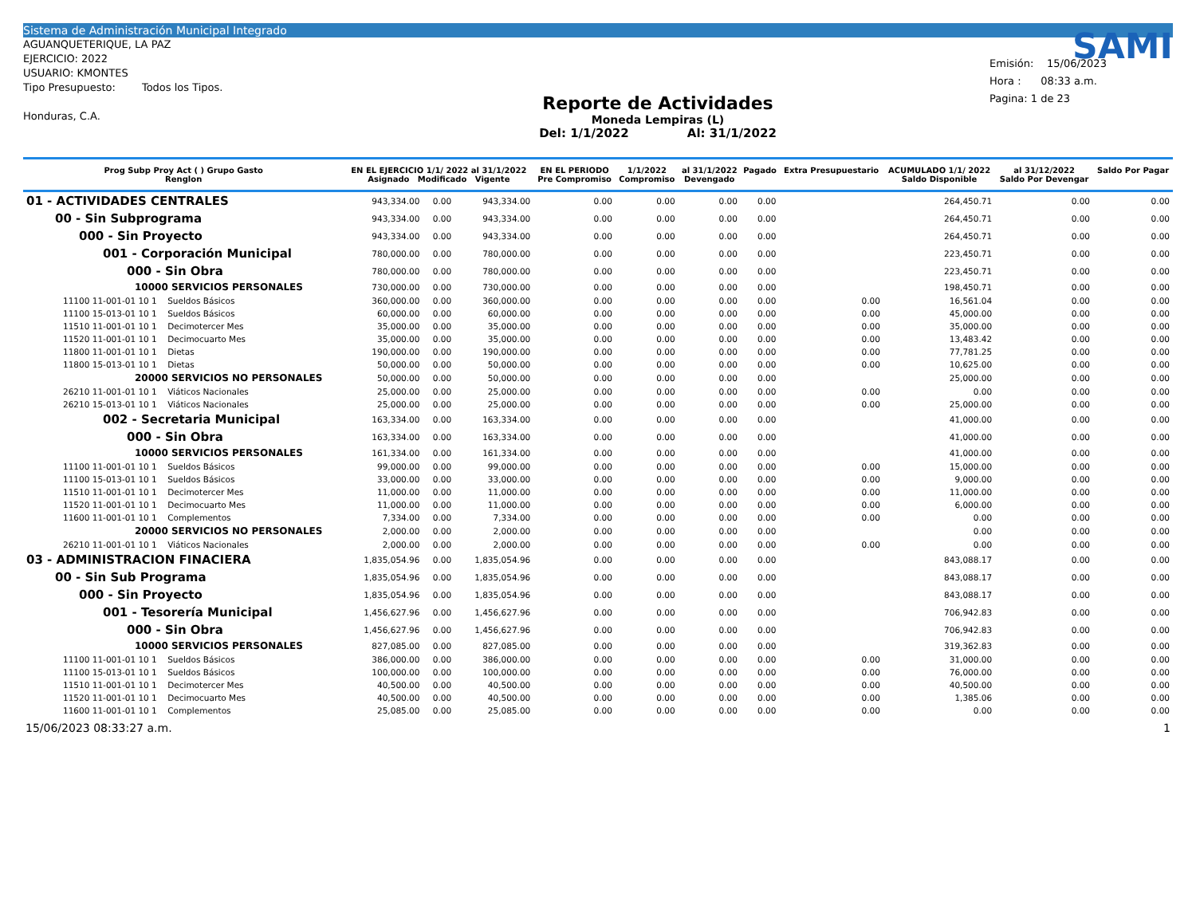Sistema de Administración Municipal Integrado
AGUANQUETERIQUE, LA PAZ
EJERCICIO: 2022
USUARIO: KMONTES
Tipo Presupuesto: Todos los Tipos.
Honduras, C.A.
Reporte de Actividades
Moneda Lempiras (L)
Del: 1/1/2022 Al: 31/1/2022
SAMI
Emisión: 15/06/2023
Hora : 08:33 a.m.
Pagina: 1 de 23
| Prog Subp Proy Act ( ) Grupo Gasto Renglon | EN EL EJERCICIO 1/1/ 2022 al 31/1/2022 Asignado Modificado Vigente | | | EN EL PERIODO Pre Compromiso | 1/1/2022 Compromiso | al 31/1/2022 Devengado | Pagado | Extra Presupuestario | ACUMULADO 1/1/ 2022 Saldo Disponible | al 31/12/2022 Saldo Por Devengar | Saldo Por Pagar |
| --- | --- | --- | --- | --- | --- | --- | --- | --- | --- | --- | --- |
| 01 - ACTIVIDADES CENTRALES | 943,334.00 | 0.00 | 943,334.00 | 0.00 | 0.00 | 0.00 | 0.00 | | 264,450.71 | 0.00 | 0.00 |
| 00 - Sin Subprograma | 943,334.00 | 0.00 | 943,334.00 | 0.00 | 0.00 | 0.00 | 0.00 | | 264,450.71 | 0.00 | 0.00 |
| 000 - Sin Proyecto | 943,334.00 | 0.00 | 943,334.00 | 0.00 | 0.00 | 0.00 | 0.00 | | 264,450.71 | 0.00 | 0.00 |
| 001 - Corporación Municipal | 780,000.00 | 0.00 | 780,000.00 | 0.00 | 0.00 | 0.00 | 0.00 | | 223,450.71 | 0.00 | 0.00 |
| 000 - Sin Obra | 780,000.00 | 0.00 | 780,000.00 | 0.00 | 0.00 | 0.00 | 0.00 | | 223,450.71 | 0.00 | 0.00 |
| 10000 SERVICIOS PERSONALES | 730,000.00 | 0.00 | 730,000.00 | 0.00 | 0.00 | 0.00 | 0.00 | | 198,450.71 | 0.00 | 0.00 |
| 11100 11-001-01 10 1 Sueldos Básicos | 360,000.00 | 0.00 | 360,000.00 | 0.00 | 0.00 | 0.00 | 0.00 | 0.00 | 16,561.04 | 0.00 | 0.00 |
| 11100 15-013-01 10 1 Sueldos Básicos | 60,000.00 | 0.00 | 60,000.00 | 0.00 | 0.00 | 0.00 | 0.00 | 0.00 | 45,000.00 | 0.00 | 0.00 |
| 11510 11-001-01 10 1 Decimotercer Mes | 35,000.00 | 0.00 | 35,000.00 | 0.00 | 0.00 | 0.00 | 0.00 | 0.00 | 35,000.00 | 0.00 | 0.00 |
| 11520 11-001-01 10 1 Decimocuarto Mes | 35,000.00 | 0.00 | 35,000.00 | 0.00 | 0.00 | 0.00 | 0.00 | 0.00 | 13,483.42 | 0.00 | 0.00 |
| 11800 11-001-01 10 1 Dietas | 190,000.00 | 0.00 | 190,000.00 | 0.00 | 0.00 | 0.00 | 0.00 | 0.00 | 77,781.25 | 0.00 | 0.00 |
| 11800 15-013-01 10 1 Dietas | 50,000.00 | 0.00 | 50,000.00 | 0.00 | 0.00 | 0.00 | 0.00 | 0.00 | 10,625.00 | 0.00 | 0.00 |
| 20000 SERVICIOS NO PERSONALES | 50,000.00 | 0.00 | 50,000.00 | 0.00 | 0.00 | 0.00 | 0.00 | | 25,000.00 | 0.00 | 0.00 |
| 26210 11-001-01 10 1 Viáticos Nacionales | 25,000.00 | 0.00 | 25,000.00 | 0.00 | 0.00 | 0.00 | 0.00 | 0.00 | 0.00 | 0.00 | 0.00 |
| 26210 15-013-01 10 1 Viáticos Nacionales | 25,000.00 | 0.00 | 25,000.00 | 0.00 | 0.00 | 0.00 | 0.00 | 0.00 | 25,000.00 | 0.00 | 0.00 |
| 002 - Secretaria Municipal | 163,334.00 | 0.00 | 163,334.00 | 0.00 | 0.00 | 0.00 | 0.00 | | 41,000.00 | 0.00 | 0.00 |
| 000 - Sin Obra | 163,334.00 | 0.00 | 163,334.00 | 0.00 | 0.00 | 0.00 | 0.00 | | 41,000.00 | 0.00 | 0.00 |
| 10000 SERVICIOS PERSONALES | 161,334.00 | 0.00 | 161,334.00 | 0.00 | 0.00 | 0.00 | 0.00 | | 41,000.00 | 0.00 | 0.00 |
| 11100 11-001-01 10 1 Sueldos Básicos | 99,000.00 | 0.00 | 99,000.00 | 0.00 | 0.00 | 0.00 | 0.00 | 0.00 | 15,000.00 | 0.00 | 0.00 |
| 11100 15-013-01 10 1 Sueldos Básicos | 33,000.00 | 0.00 | 33,000.00 | 0.00 | 0.00 | 0.00 | 0.00 | 0.00 | 9,000.00 | 0.00 | 0.00 |
| 11510 11-001-01 10 1 Decimotercer Mes | 11,000.00 | 0.00 | 11,000.00 | 0.00 | 0.00 | 0.00 | 0.00 | 0.00 | 11,000.00 | 0.00 | 0.00 |
| 11520 11-001-01 10 1 Decimocuarto Mes | 11,000.00 | 0.00 | 11,000.00 | 0.00 | 0.00 | 0.00 | 0.00 | 0.00 | 6,000.00 | 0.00 | 0.00 |
| 11600 11-001-01 10 1 Complementos | 7,334.00 | 0.00 | 7,334.00 | 0.00 | 0.00 | 0.00 | 0.00 | 0.00 | 0.00 | 0.00 | 0.00 |
| 20000 SERVICIOS NO PERSONALES | 2,000.00 | 0.00 | 2,000.00 | 0.00 | 0.00 | 0.00 | 0.00 | | 0.00 | 0.00 | 0.00 |
| 26210 11-001-01 10 1 Viáticos Nacionales | 2,000.00 | 0.00 | 2,000.00 | 0.00 | 0.00 | 0.00 | 0.00 | 0.00 | 0.00 | 0.00 | 0.00 |
| 03 - ADMINISTRACION FINACIERA | 1,835,054.96 | 0.00 | 1,835,054.96 | 0.00 | 0.00 | 0.00 | 0.00 | | 843,088.17 | 0.00 | 0.00 |
| 00 - Sin Sub Programa | 1,835,054.96 | 0.00 | 1,835,054.96 | 0.00 | 0.00 | 0.00 | 0.00 | | 843,088.17 | 0.00 | 0.00 |
| 000 - Sin Proyecto | 1,835,054.96 | 0.00 | 1,835,054.96 | 0.00 | 0.00 | 0.00 | 0.00 | | 843,088.17 | 0.00 | 0.00 |
| 001 - Tesorería Municipal | 1,456,627.96 | 0.00 | 1,456,627.96 | 0.00 | 0.00 | 0.00 | 0.00 | | 706,942.83 | 0.00 | 0.00 |
| 000 - Sin Obra | 1,456,627.96 | 0.00 | 1,456,627.96 | 0.00 | 0.00 | 0.00 | 0.00 | | 706,942.83 | 0.00 | 0.00 |
| 10000 SERVICIOS PERSONALES | 827,085.00 | 0.00 | 827,085.00 | 0.00 | 0.00 | 0.00 | 0.00 | | 319,362.83 | 0.00 | 0.00 |
| 11100 11-001-01 10 1 Sueldos Básicos | 386,000.00 | 0.00 | 386,000.00 | 0.00 | 0.00 | 0.00 | 0.00 | 0.00 | 31,000.00 | 0.00 | 0.00 |
| 11100 15-013-01 10 1 Sueldos Básicos | 100,000.00 | 0.00 | 100,000.00 | 0.00 | 0.00 | 0.00 | 0.00 | 0.00 | 76,000.00 | 0.00 | 0.00 |
| 11510 11-001-01 10 1 Decimotercer Mes | 40,500.00 | 0.00 | 40,500.00 | 0.00 | 0.00 | 0.00 | 0.00 | 0.00 | 40,500.00 | 0.00 | 0.00 |
| 11520 11-001-01 10 1 Decimocuarto Mes | 40,500.00 | 0.00 | 40,500.00 | 0.00 | 0.00 | 0.00 | 0.00 | 0.00 | 1,385.06 | 0.00 | 0.00 |
| 11600 11-001-01 10 1 Complementos | 25,085.00 | 0.00 | 25,085.00 | 0.00 | 0.00 | 0.00 | 0.00 | 0.00 | 0.00 | 0.00 | 0.00 |
15/06/2023 08:33:27 a.m. 1